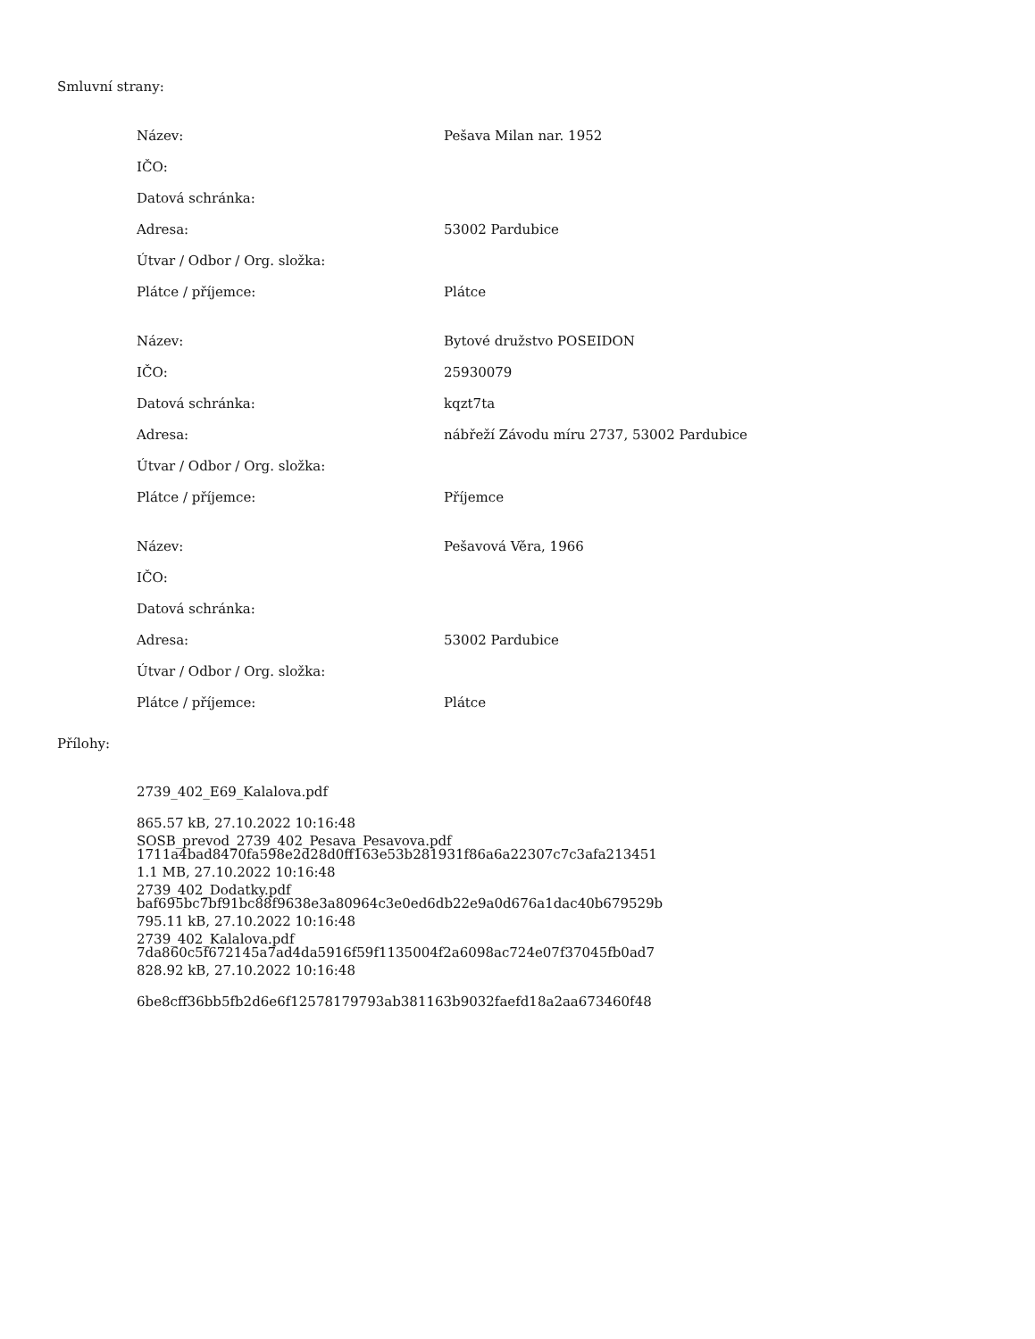Smluvní strany:
| Název: | Pešava Milan nar. 1952 |
| IČO: | |
| Datová schránka: | |
| Adresa: | 53002 Pardubice |
| Útvar / Odbor / Org. složka: | |
| Plátce / příjemce: | Plátce |
| Název: | Bytové družstvo POSEIDON |
| IČO: | 25930079 |
| Datová schránka: | kqzt7ta |
| Adresa: | nábřeží Závodu míru 2737, 53002 Pardubice |
| Útvar / Odbor / Org. složka: | |
| Plátce / příjemce: | Příjemce |
| Název: | Pešavová Věra, 1966 |
| IČO: | |
| Datová schránka: | |
| Adresa: | 53002 Pardubice |
| Útvar / Odbor / Org. složka: | |
| Plátce / příjemce: | Plátce |
Přílohy:
2739_402_E69_Kalalova.pdf
865.57 kB, 27.10.2022 10:16:48
1711a4bad8470fa598e2d28d0ff163e53b281931f86a6a22307c7c3afa213451
SOSB_prevod_2739_402_Pesava_Pesavova.pdf
1.1 MB, 27.10.2022 10:16:48
baf695bc7bf91bc88f9638e3a80964c3e0ed6db22e9a0d676a1dac40b679529b
2739_402_Dodatky.pdf
795.11 kB, 27.10.2022 10:16:48
7da860c5f672145a7ad4da5916f59f1135004f2a6098ac724e07f37045fb0ad7
2739_402_Kalalova.pdf
828.92 kB, 27.10.2022 10:16:48
6be8cff36bb5fb2d6e6f12578179793ab381163b9032faefd18a2aa673460f48